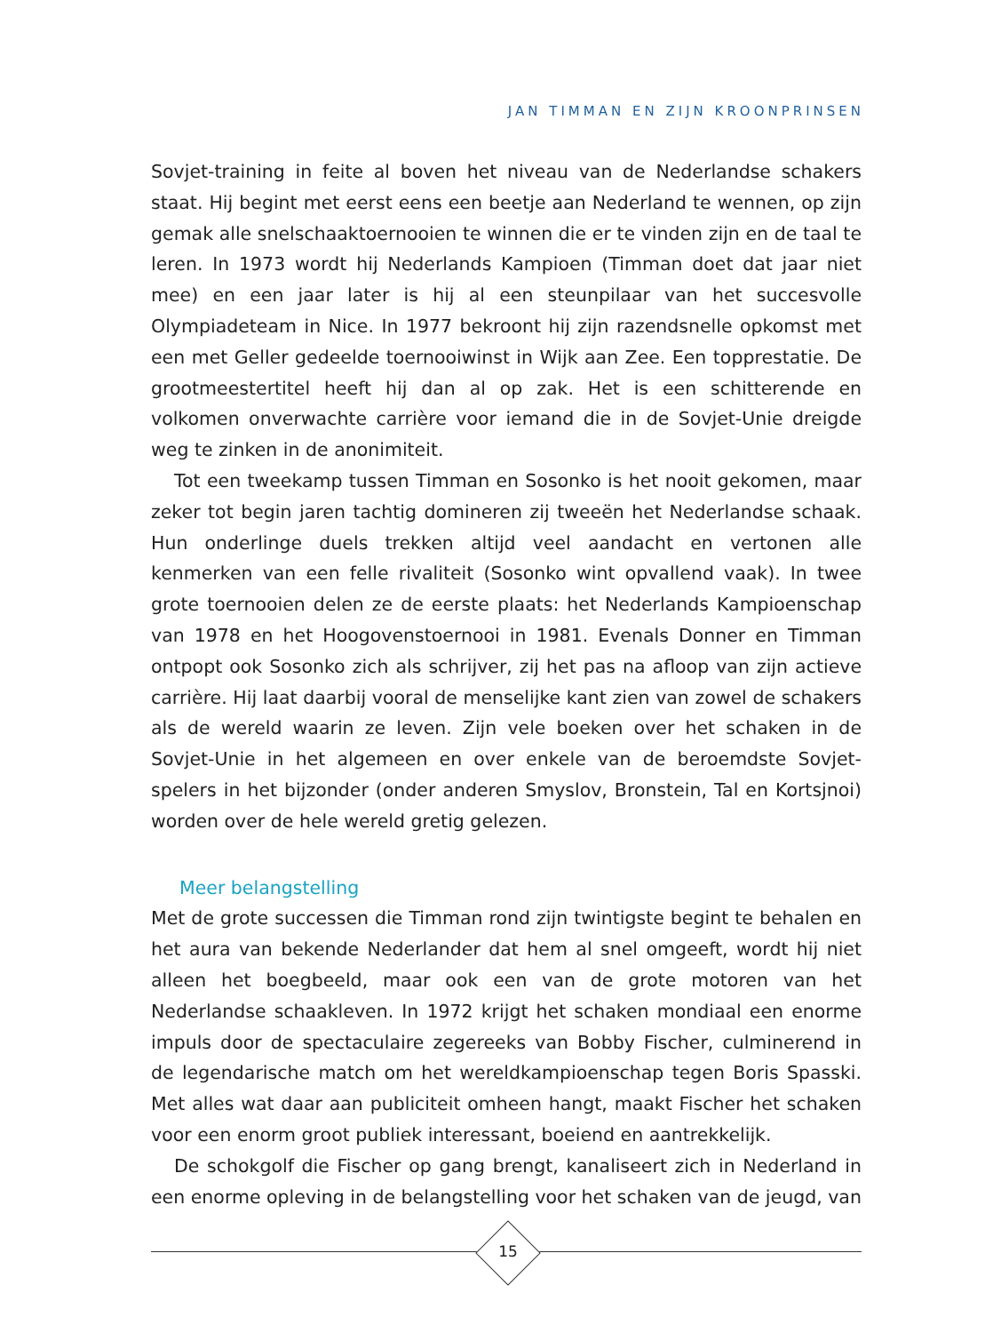JAN TIMMAN EN ZIJN KROONPRINSEN
Sovjet-training in feite al boven het niveau van de Nederlandse schakers staat. Hij begint met eerst eens een beetje aan Nederland te wennen, op zijn gemak alle snelschaaktoernooien te winnen die er te vinden zijn en de taal te leren. In 1973 wordt hij Nederlands Kampioen (Timman doet dat jaar niet mee) en een jaar later is hij al een steunpilaar van het succesvolle Olympiadeteam in Nice. In 1977 bekroont hij zijn razendsnelle opkomst met een met Geller gedeelde toernooiwinst in Wijk aan Zee. Een topprestatie. De grootmeestertitel heeft hij dan al op zak. Het is een schitterende en volkomen onverwachte carrière voor iemand die in de Sovjet-Unie dreigde weg te zinken in de anonimiteit.
Tot een tweekamp tussen Timman en Sosonko is het nooit gekomen, maar zeker tot begin jaren tachtig domineren zij tweeën het Nederlandse schaak. Hun onderlinge duels trekken altijd veel aandacht en vertonen alle kenmerken van een felle rivaliteit (Sosonko wint opvallend vaak). In twee grote toernooien delen ze de eerste plaats: het Nederlands Kampioenschap van 1978 en het Hoogovenstoernooi in 1981. Evenals Donner en Timman ontpopt ook Sosonko zich als schrijver, zij het pas na afloop van zijn actieve carrière. Hij laat daarbij vooral de menselijke kant zien van zowel de schakers als de wereld waarin ze leven. Zijn vele boeken over het schaken in de Sovjet-Unie in het algemeen en over enkele van de beroemdste Sovjet-spelers in het bijzonder (onder anderen Smyslov, Bronstein, Tal en Kortsjnoi) worden over de hele wereld gretig gelezen.
Meer belangstelling
Met de grote successen die Timman rond zijn twintigste begint te behalen en het aura van bekende Nederlander dat hem al snel omgeeft, wordt hij niet alleen het boegbeeld, maar ook een van de grote motoren van het Nederlandse schaakleven. In 1972 krijgt het schaken mondiaal een enorme impuls door de spectaculaire zegereeks van Bobby Fischer, culminerend in de legendarische match om het wereldkampioenschap tegen Boris Spasski. Met alles wat daar aan publiciteit omheen hangt, maakt Fischer het schaken voor een enorm groot publiek interessant, boeiend en aantrekkelijk.
De schokgolf die Fischer op gang brengt, kanaliseert zich in Nederland in een enorme opleving in de belangstelling voor het schaken van de jeugd, van
15